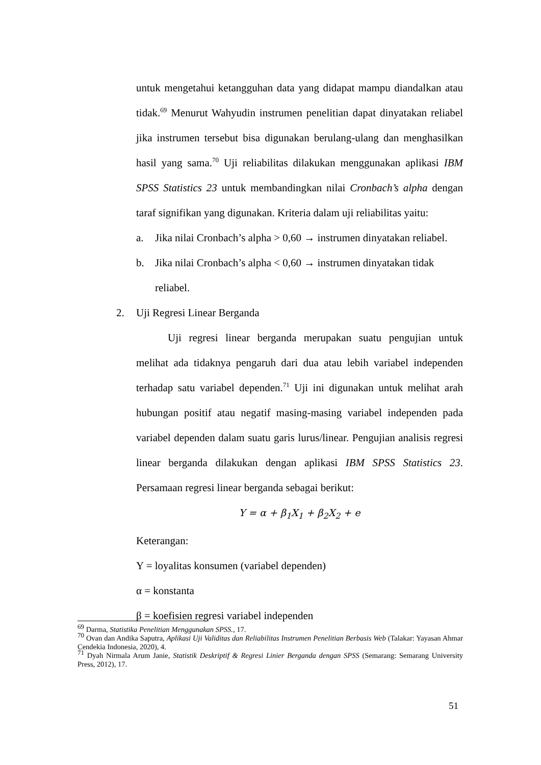untuk mengetahui ketangguhan data yang didapat mampu diandalkan atau tidak.<sup>69</sup> Menurut Wahyudin instrumen penelitian dapat dinyatakan reliabel jika instrumen tersebut bisa digunakan berulang-ulang dan menghasilkan hasil yang sama.<sup>70</sup> Uji reliabilitas dilakukan menggunakan aplikasi IBM SPSS Statistics 23 untuk membandingkan nilai Cronbach’s alpha dengan taraf signifikan yang digunakan. Kriteria dalam uji reliabilitas yaitu:
a. Jika nilai Cronbach’s alpha > 0,60 → instrumen dinyatakan reliabel.
b. Jika nilai Cronbach’s alpha < 0,60 → instrumen dinyatakan tidak reliabel.
2. Uji Regresi Linear Berganda
Uji regresi linear berganda merupakan suatu pengujian untuk melihat ada tidaknya pengaruh dari dua atau lebih variabel independen terhadap satu variabel dependen.<sup>71</sup> Uji ini digunakan untuk melihat arah hubungan positif atau negatif masing-masing variabel independen pada variabel dependen dalam suatu garis lurus/linear. Pengujian analisis regresi linear berganda dilakukan dengan aplikasi IBM SPSS Statistics 23. Persamaan regresi linear berganda sebagai berikut:
Y = α + β<sub>1</sub>X<sub>1</sub> + β<sub>2</sub>X<sub>2</sub> + e
Keterangan:
Y = loyalitas konsumen (variabel dependen)
α = konstanta
β = koefisien regresi variabel independen
<sup>69</sup> Darma, Statistika Penelitian Menggunakan SPSS., 17.
<sup>70</sup> Ovan dan Andika Saputra, Aplikasi Uji Validitas dan Reliabilitas Instrumen Penelitian Berbasis Web (Talakar: Yayasan Ahmar Cendekia Indonesia, 2020), 4.
<sup>71</sup> Dyah Nirmala Arum Janie, Statistik Deskriptif & Regresi Linier Berganda dengan SPSS (Semarang: Semarang University Press, 2012), 17.
51